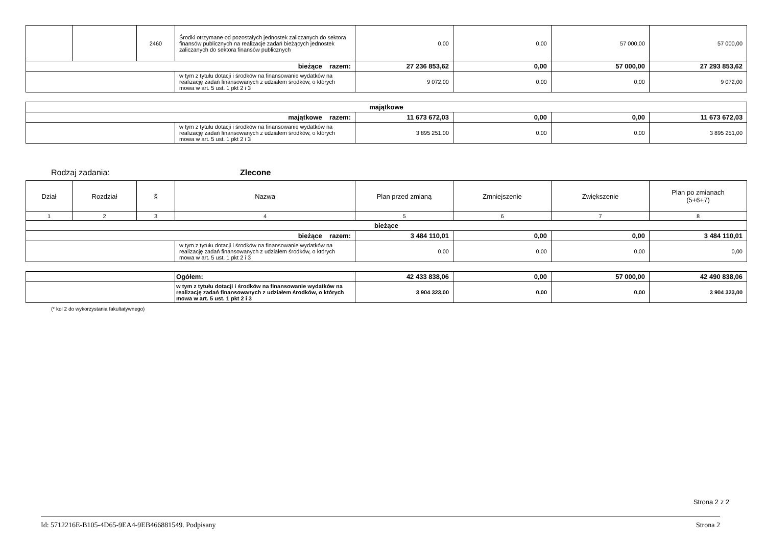| | | 2460 | Środki otrzymane od pozostałych jednostek zaliczanych do sektora finansów publicznych na realizacje zadań bieżących jednostek zaliczanych do sektora finansów publicznych | 0,00 | 0,00 | 57 000,00 | 57 000,00 |
| bieżące razem: | | | | 27 236 853,62 | 0,00 | 57 000,00 | 27 293 853,62 |
| | | | w tym z tytułu dotacji i środków na finansowanie wydatków na realizację zadań finansowanych z udziałem środków, o których mowa w art. 5 ust. 1 pkt 2 i 3 | 9 072,00 | 0,00 | 0,00 | 9 072,00 |
| majątkowe | | | | | |
| majątkowe razem: | | 11 673 672,03 | 0,00 | 0,00 | 11 673 672,03 |
| | w tym z tytułu dotacji i środków na finansowanie wydatków na realizację zadań finansowanych z udziałem środków, o których mowa w art. 5 ust. 1 pkt 2 i 3 | 3 895 251,00 | 0,00 | 0,00 | 3 895 251,00 |
Rodzaj zadania: Zlecone
| Dział | Rozdział | § | Nazwa | Plan przed zmianą | Zmniejszenie | Zwiększenie | Plan po zmianach (5+6+7) |
| 1 | 2 | 3 | 4 | 5 | 6 | 7 | 8 |
| bieżące | | | | | | | |
| bieżące razem: | | | | 3 484 110,01 | 0,00 | 0,00 | 3 484 110,01 |
| | | | w tym z tytułu dotacji i środków na finansowanie wydatków na realizację zadań finansowanych z udziałem środków, o których mowa w art. 5 ust. 1 pkt 2 i 3 | 0,00 | 0,00 | 0,00 | 0,00 |
| | Ogółem: | 42 433 838,06 | 0,00 | 57 000,00 | 42 490 838,06 |
| | w tym z tytułu dotacji i środków na finansowanie wydatków na realizację zadań finansowanych z udziałem środków, o których mowa w art. 5 ust. 1 pkt 2 i 3 | 3 904 323,00 | 0,00 | 0,00 | 3 904 323,00 |
(* kol 2 do wykorzystania fakultatywnego)
Strona 2 z 2
Id: 5712216E-B105-4D65-9EA4-9EB466881549. Podpisany Strona 2